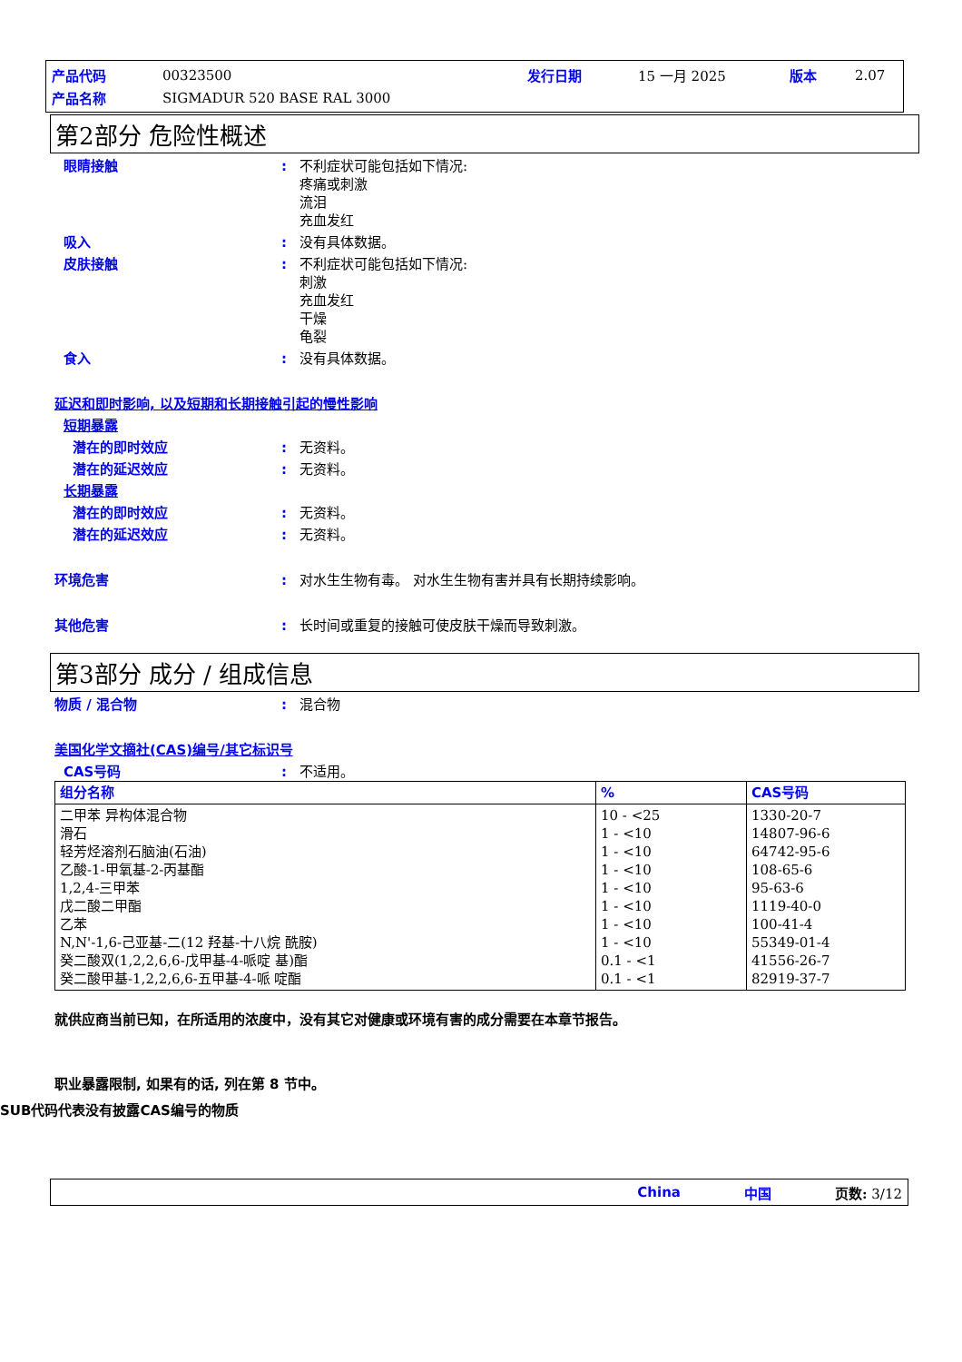| 产品代码 | 00323500 | 发行日期 | 15 一月 2025 | 版本 | 2.07 |
| 产品名称 | SIGMADUR 520 BASE RAL 3000 | | | | |
第2部分 危险性概述
眼睛接触 : 不利症状可能包括如下情况:
疼痛或刺激
流泪
充血发红
吸入 : 没有具体数据。
皮肤接触 : 不利症状可能包括如下情况:
刺激
充血发红
干燥
龟裂
食入 : 没有具体数据。
延迟和即时影响, 以及短期和长期接触引起的慢性影响
短期暴露
潜在的即时效应 : 无资料。
潜在的延迟效应 : 无资料。
长期暴露
潜在的即时效应 : 无资料。
潜在的延迟效应 : 无资料。
环境危害 : 对水生生物有毒。 对水生生物有害并具有长期持续影响。
其他危害 : 长时间或重复的接触可使皮肤干燥而导致刺激。
第3部分 成分 / 组成信息
物质 / 混合物 : 混合物
美国化学文摘社(CAS)编号/其它标识号
CAS号码 : 不适用。
| 组分名称 | % | CAS号码 |
| --- | --- | --- |
| 二甲苯 异构体混合物 滑石 轻芳烃溶剂石脑油(石油) 乙酸-1-甲氧基-2-丙基酯 1,2,4-三甲苯 戊二酸二甲酯 乙苯 N,N'-1,6-己亚基-二(12 羟基-十八烷 酰胺) 癸二酸双(1,2,2,6,6-戊甲基-4-哌啶 基)酯 癸二酸甲基-1,2,2,6,6-五甲基-4-哌 啶酯 | 10 - <25 1 - <10 1 - <10 1 - <10 1 - <10 1 - <10 1 - <10 1 - <10 0.1 - <1 0.1 - <1 | 1330-20-7 14807-96-6 64742-95-6 108-65-6 95-63-6 1119-40-0 100-41-4 55349-01-4 41556-26-7 82919-37-7 |
就供应商当前已知，在所适用的浓度中，没有其它对健康或环境有害的成分需要在本章节报告。
职业暴露限制, 如果有的话, 列在第 8 节中。
SUB代码代表没有披露CAS编号的物质
China 中国 页数: 3/12